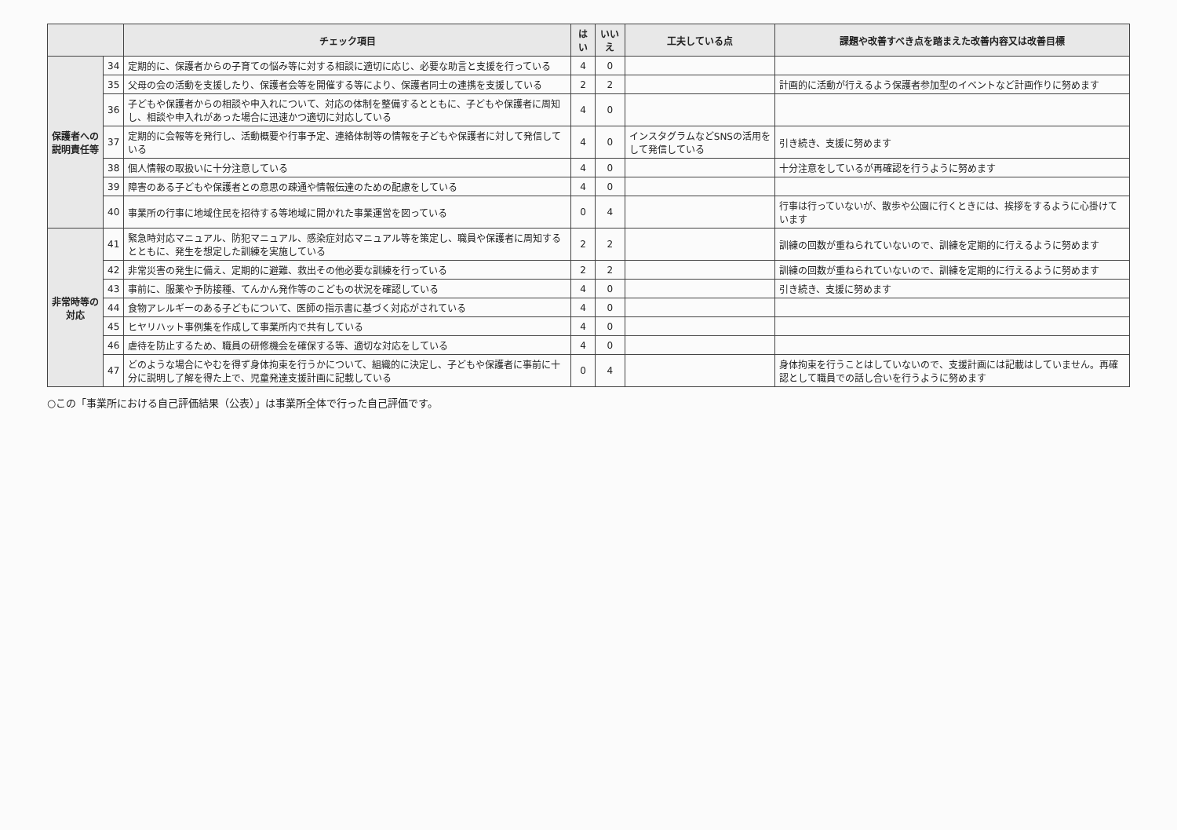| | | チェック項目 | はい | いいえ | 工夫している点 | 課題や改善すべき点を踏まえた改善内容又は改善目標 |
| --- | --- | --- | --- | --- | --- | --- |
| 保護者への説明責任等 | 34 | 定期的に、保護者からの子育ての悩み等に対する相談に適切に応じ、必要な助言と支援を行っている | 4 | 0 | | |
| | 35 | 父母の会の活動を支援したり、保護者会等を開催する等により、保護者同士の連携を支援している | 2 | 2 | | 計画的に活動が行えるよう保護者参加型のイベントなど計画作りに努めます |
| | 36 | 子どもや保護者からの相談や申入れについて、対応の体制を整備するとともに、子どもや保護者に周知し、相談や申入れがあった場合に迅速かつ適切に対応している | 4 | 0 | | |
| | 37 | 定期的に会報等を発行し、活動概要や行事予定、連絡体制等の情報を子どもや保護者に対して発信している | 4 | 0 | インスタグラムなどSNSの活用をして発信している | 引き続き、支援に努めます |
| | 38 | 個人情報の取扱いに十分注意している | 4 | 0 | | 十分注意をしているが再確認を行うように努めます |
| | 39 | 障害のある子どもや保護者との意思の疎通や情報伝達のための配慮をしている | 4 | 0 | | |
| | 40 | 事業所の行事に地域住民を招待する等地域に開かれた事業運営を図っている | 0 | 4 | | 行事は行っていないが、散歩や公園に行くときには、挨拶をするように心掛けています |
| 非常時等の対応 | 41 | 緊急時対応マニュアル、防犯マニュアル、感染症対応マニュアル等を策定し、職員や保護者に周知するとともに、発生を想定した訓練を実施している | 2 | 2 | | 訓練の回数が重ねられていないので、訓練を定期的に行えるように努めます |
| | 42 | 非常災害の発生に備え、定期的に避難、救出その他必要な訓練を行っている | 2 | 2 | | 訓練の回数が重ねられていないので、訓練を定期的に行えるように努めます |
| | 43 | 事前に、服薬や予防接種、てんかん発作等のこどもの状況を確認している | 4 | 0 | | 引き続き、支援に努めます |
| | 44 | 食物アレルギーのある子どもについて、医師の指示書に基づく対応がされている | 4 | 0 | | |
| | 45 | ヒヤリハット事例集を作成して事業所内で共有している | 4 | 0 | | |
| | 46 | 虐待を防止するため、職員の研修機会を確保する等、適切な対応をしている | 4 | 0 | | |
| | 47 | どのような場合にやむを得ず身体拘束を行うかについて、組織的に決定し、子どもや保護者に事前に十分に説明し了解を得た上で、児童発達支援計画に記載している | 0 | 4 | | 身体拘束を行うことはしていないので、支援計画には記載はしていません。再確認として職員での話し合いを行うように努めます |
○この「事業所における自己評価結果（公表）」は事業所全体で行った自己評価です。